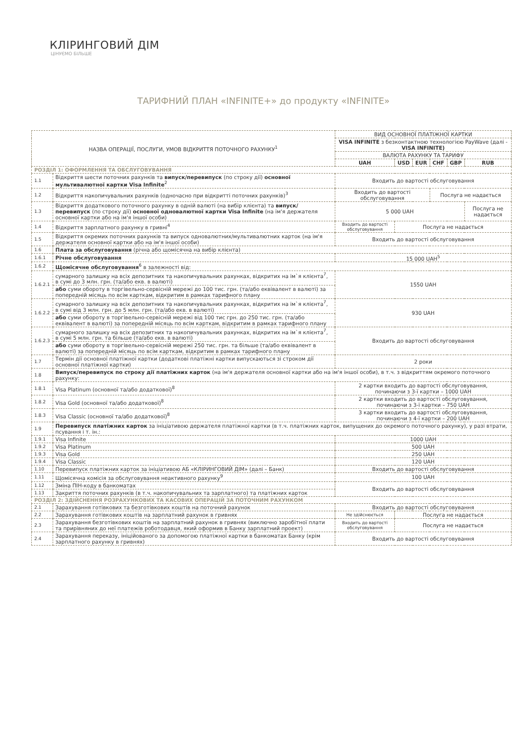КЛІРИНГОВИЙ ДІМ
ЦІНУЄМО БІЛЬШЕ
ТАРИФНИЙ ПЛАН «INFINITE+» до продукту «INFINITE»
| НАЗВА ОПЕРАЦІЇ, ПОСЛУГИ, УМОВ ВІДКРИТТЯ ПОТОЧНОГО РАХУНКУ<sup>1</sup> | | ВИД ОСНОВНОЇ ПЛАТІЖНОЇ КАРТКИ | | | | | |
| --- | --- | --- | --- | --- | --- | --- | --- |
| | | VISA INFINITE з безконтактною технологією PayWave (далі - VISA INFINITE) | | | | | |
| | | ВАЛЮТА РАХУНКУ ТА ТАРИФУ | | | | | |
| | | UAH | USD | EUR | CHF | GBP | RUB |
| РОЗДІЛ 1: ОФОРМЛЕННЯ ТА ОБСЛУГОВУВАННЯ | | | | | | | |
| 1.1 | Відкриття шести поточних рахунків та випуск/перевипуск (по строку дії) основної мультивалютної картки Visa Infinite<sup>2</sup> | Входить до вартості обслуговування | | | | | |
| 1.2 | Відкриття накопичувальних рахунків (одночасно при відкритті поточних рахунків)<sup>3</sup> | Входить до вартості обслуговування | | | Послуга не надається | | |
| 1.3 | Відкриття додаткового поточного рахунку в одній валюті (на вибір клієнта) та випуск/перевипуск (по строку дії) основної одновалютної картки Visa Infinite (на ім'я держателя основної картки або на ім'я іншої особи) | 5 000 UAH | | | | | Послуга не надається |
| 1.4 | Відкриття зарплатного рахунку в гривні<sup>4</sup> | Входить до вартості обслуговування | Послуга не надається | | | | |
| 1.5 | Відкриття окремих поточних рахунків та випуск одновалютних/мультивалютних карток (на ім'я держателя основної картки або на ім'я іншої особи) | Входить до вартості обслуговування | | | | | |
| 1.6 | Плата за обслуговування (річна або щомісячна на вибір клієнта) | | | | | | |
| 1.6.1 | Річне обслуговування | 15 000 UAH<sup>5</sup> | | | | | |
| 1.6.2 | Щомісячне обслуговування<sup>6</sup> в залежності від: | | | | | | |
| 1.6.2.1 | сумарного залишку на всіх депозитних та накопичувальних рахунках, відкритих на ім`я клієнта<sup>7</sup>, в сумі до 3 млн. грн. (та/або екв. в валюті) | 1550 UAH | | | | | |
| | або суми обороту в торгівельно-сервісній мережі до 100 тис. грн. (та/або еквівалент в валюті) за попередній місяць по всім карткам, відкритим в рамках тарифного плану | | | | | | |
| 1.6.2.2 | сумарного залишку на всіх депозитних та накопичувальних рахунках, відкритих на ім`я клієнта<sup>7</sup>, в сумі від 3 млн. грн. до 5 млн. грн. (та/або екв. в валюті) | 930 UAH | | | | | |
| | або суми обороту в торгівельно-сервісній мережі від 100 тис грн. до 250 тис. грн. (та/або еквівалент в валюті) за попередній місяць по всім карткам, відкритим в рамках тарифного плану | | | | | | |
| 1.6.2.3 | сумарного залишку на всіх депозитних та накопичувальних рахунках, відкритих на ім`я клієнта<sup>7</sup>, в сумі 5 млн. грн. та більше (та/або екв. в валюті) | Входить до вартості обслуговування | | | | | |
| | або суми обороту в торгівельно-сервісній мережі 250 тис. грн. та більше (та/або еквівалент в валюті) за попередній місяць по всім карткам, відкритим в рамках тарифного плану | | | | | | |
| 1.7 | Термін дії основної платіжної картки (додаткові платіжні картки випускаються зі строком дії основної платіжної картки) | 2 роки | | | | | |
| 1.8 | Випуск/перевипуск по строку дії платіжних карток (на ім'я держателя основної картки або на ім'я іншої особи), в т.ч. з відкриттям окремого поточного рахунку: | | | | | | |
| 1.8.1 | Visa Platinum (основної та/або додаткової)<sup>8</sup> | 2 картки входить до вартості обслуговування, починаючи з 3-ї картки – 1000 UAH | | | | | |
| 1.8.2 | Visa Gold (основної та/або додаткової)<sup>8</sup> | 2 картки входить до вартості обслуговування, починаючи з 3-ї картки – 750 UAH | | | | | |
| 1.8.3 | Visa Classic (основної та/або додаткової)<sup>8</sup> | 3 картки входить до вартості обслуговування, починаючи з 4-ї картки – 200 UAH | | | | | |
| 1.9 | Перевипуск платіжних карток за ініціативою держателя платіжної картки (в т.ч. платіжних карток, випущених до окремого поточного рахунку), у разі втрати, псування і т. ін.: | | | | | | |
| 1.9.1 | Visa Infinite | 1000 UAH | | | | | |
| 1.9.2 | Visa Platinum | 500 UAH | | | | | |
| 1.9.3 | Visa Gold | 250 UAH | | | | | |
| 1.9.4 | Visa Classic | 120 UAH | | | | | |
| 1.10 | Перевипуск платіжних карток за ініціативою АБ «КЛІРИНГОВИЙ ДІМ» (далі – Банк) | Входить до вартості обслуговування | | | | | |
| 1.11 | Щомісячна комісія за обслуговування неактивного рахунку<sup>9</sup> | 100 UAH | | | | | |
| 1.12 | Зміна ПІН-коду в банкоматах | Входить до вартості обслуговування | | | | | |
| 1.13 | Закриття поточних рахунків (в т.ч. накопичувальних та зарплатного) та платіжних карток | | | | | | |
| РОЗДІЛ 2: ЗДІЙСНЕННЯ РОЗРАХУНКОВИХ ТА КАСОВИХ ОПЕРАЦІЙ ЗА ПОТОЧНИМ РАХУНКОМ | | | | | | | |
| 2.1 | Зарахування готівкових та безготівкових коштів на поточний рахунок | Входить до вартості обслуговування | | | | | |
| 2.2 | Зарахування готівкових коштів на зарплатний рахунок в гривнях | Не здійснюється | Послуга не надається | | | | |
| 2.3 | Зарахування безготівкових коштів на зарплатний рахунок в гривнях (виключно заробітної плати та прирівняних до неї платежів роботодавця, який оформив в Банку зарплатний проект) | Входить до вартості обслуговування | Послуга не надається | | | | |
| 2.4 | Зарахування переказу, ініційованого за допомогою платіжної картки в банкоматах Банку (крім зарплатного рахунку в гривнях) | Входить до вартості обслуговування | | | | | |